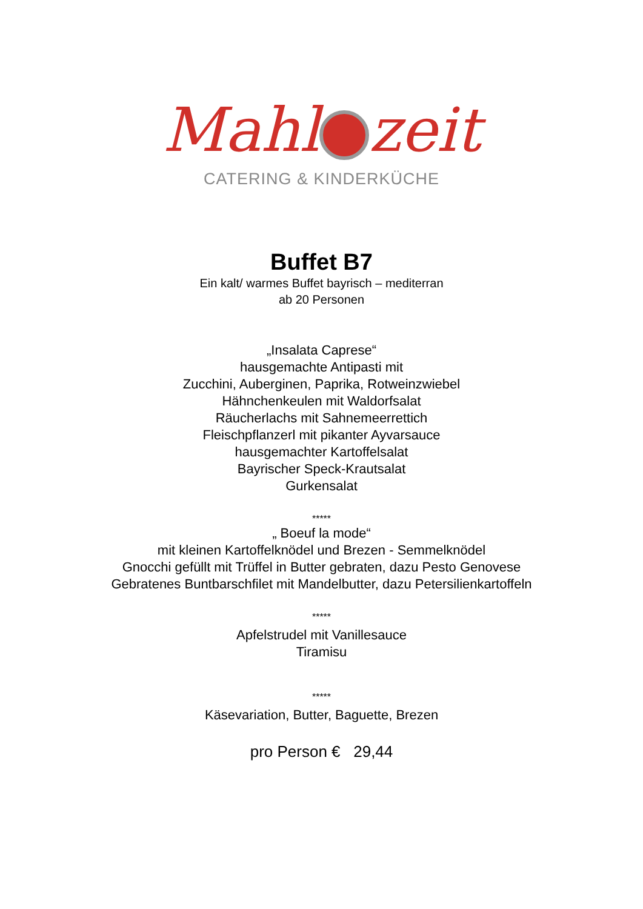Mahl zeit
CATERING & KINDERKÜCHE
Buffet B7
Ein kalt/ warmes Buffet bayrisch – mediterran
ab 20 Personen
„Insalata Caprese“
hausgemachte Antipasti mit
Zucchini, Auberginen, Paprika, Rotweinzwiebel
Hähnchenkeulen mit Waldorfsalat
Räucherlachs mit Sahnemeerrettich
Fleischpflanzerl mit pikanter Ayvarsauce
hausgemachter Kartoffelsalat
Bayrischer Speck-Krautsalat
Gurkensalat
*****
„ Boeuf la mode“
mit kleinen Kartoffelknödel und Brezen - Semmelknödel
Gnocchi gefüllt mit Trüffel in Butter gebraten, dazu Pesto Genovese
Gebratenes Buntbarschfilet mit Mandelbutter, dazu Petersilienkartoffeln
*****
Apfelstrudel mit Vanillesauce
Tiramisu
*****
Käsevariation, Butter, Baguette, Brezen
pro Person € 29,44